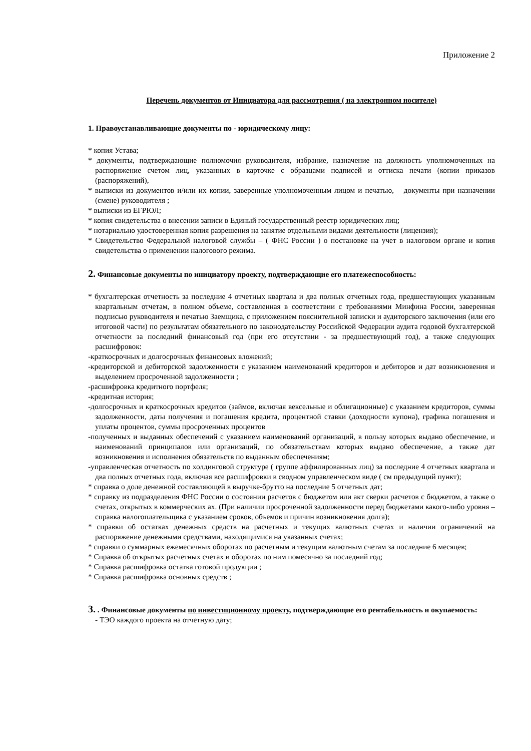Приложение 2
Перечень документов от Инициатора для рассмотрения ( на электронном носителе)
1. Правоустанавливающие документы по - юридическому лицу:
* копия Устава;
* документы, подтверждающие полномочия руководителя, избрание, назначение на должность уполномоченных на распоряжение счетом лиц, указанных в карточке с образцами подписей и оттиска печати (копии приказов (распоряжений),
* выписки из документов и/или их копии, заверенные уполномоченным лицом и печатью, – документы при назначении (смене) руководителя ;
* выписки из ЕГРЮЛ;
* копия свидетельства о внесении записи в Единый государственный реестр юридических лиц;
* нотариально удостоверенная копия разрешения на занятие отдельными видами деятельности (лицензия);
* Свидетельство Федеральной налоговой службы – ( ФНС России ) о постановке на учет в налоговом органе и копия свидетельства о применении налогового режима.
2. Финансовые документы по инициатору проекту, подтверждающие его платежеспособность:
* бухгалтерская отчетность за последние 4 отчетных квартала и два полных отчетных года, предшествующих указанным квартальным отчетам, в полном объеме, составленная в соответствии с требованиями Минфина России, заверенная подписью руководителя и печатью Заемщика, с приложением пояснительной записки и аудиторского заключения (или его итоговой части) по результатам обязательного по законодательству Российской Федерации аудита годовой бухгалтерской отчетности за последний финансовый год (при его отсутствии - за предшествующий год), а также следующих расшифровок:
-краткосрочных и долгосрочных финансовых вложений;
-кредиторской и дебиторской задолженности с указанием наименований кредиторов и дебиторов и дат возникновения и выделением просроченной задолженности ;
-расшифровка кредитного портфеля;
-кредитная история;
-долгосрочных и краткосрочных кредитов (займов, включая вексельные и облигационные) с указанием кредиторов, суммы задолженности, даты получения и погашения кредита, процентной ставки (доходности купона), графика погашения и уплаты процентов, суммы просроченных процентов
-полученных и выданных обеспечений с указанием наименований организаций, в пользу которых выдано обеспечение, и наименований принципалов или организаций, по обязательствам которых выдано обеспечение, а также дат возникновения и исполнения обязательств по выданным обеспечениям;
-управленческая отчетность по холдинговой структуре ( группе аффилированных лиц) за последние 4 отчетных квартала и два полных отчетных года, включая все расшифровки в сводном управленческом виде ( см предыдущий пункт);
* справка о доле денежной составляющей в выручке-брутто на последние 5 отчетных дат;
* справку из подразделения ФНС России о состоянии расчетов с бюджетом или акт сверки расчетов с бюджетом, а также о счетах, открытых в коммерческих ах. (При наличии просроченной задолженности перед бюджетами какого-либо уровня – справка налогоплательщика с указанием сроков, объемов и причин возникновения долга);
* справки об остатках денежных средств на расчетных и текущих валютных счетах и наличии ограничений на распоряжение денежными средствами, находящимися на указанных счетах;
* справки о суммарных ежемесячных оборотах по расчетным и текущим валютным счетам за последние 6 месяцев;
* Справка об открытых расчетных счетах и оборотах по ним помесячно за последний год;
* Справка расшифровка остатка готовой продукции ;
* Справка расшифровка основных средств ;
3. . Финансовые документы по инвестиционному проекту, подтверждающие его рентабельность и окупаемость:
- ТЭО каждого проекта на отчетную дату;